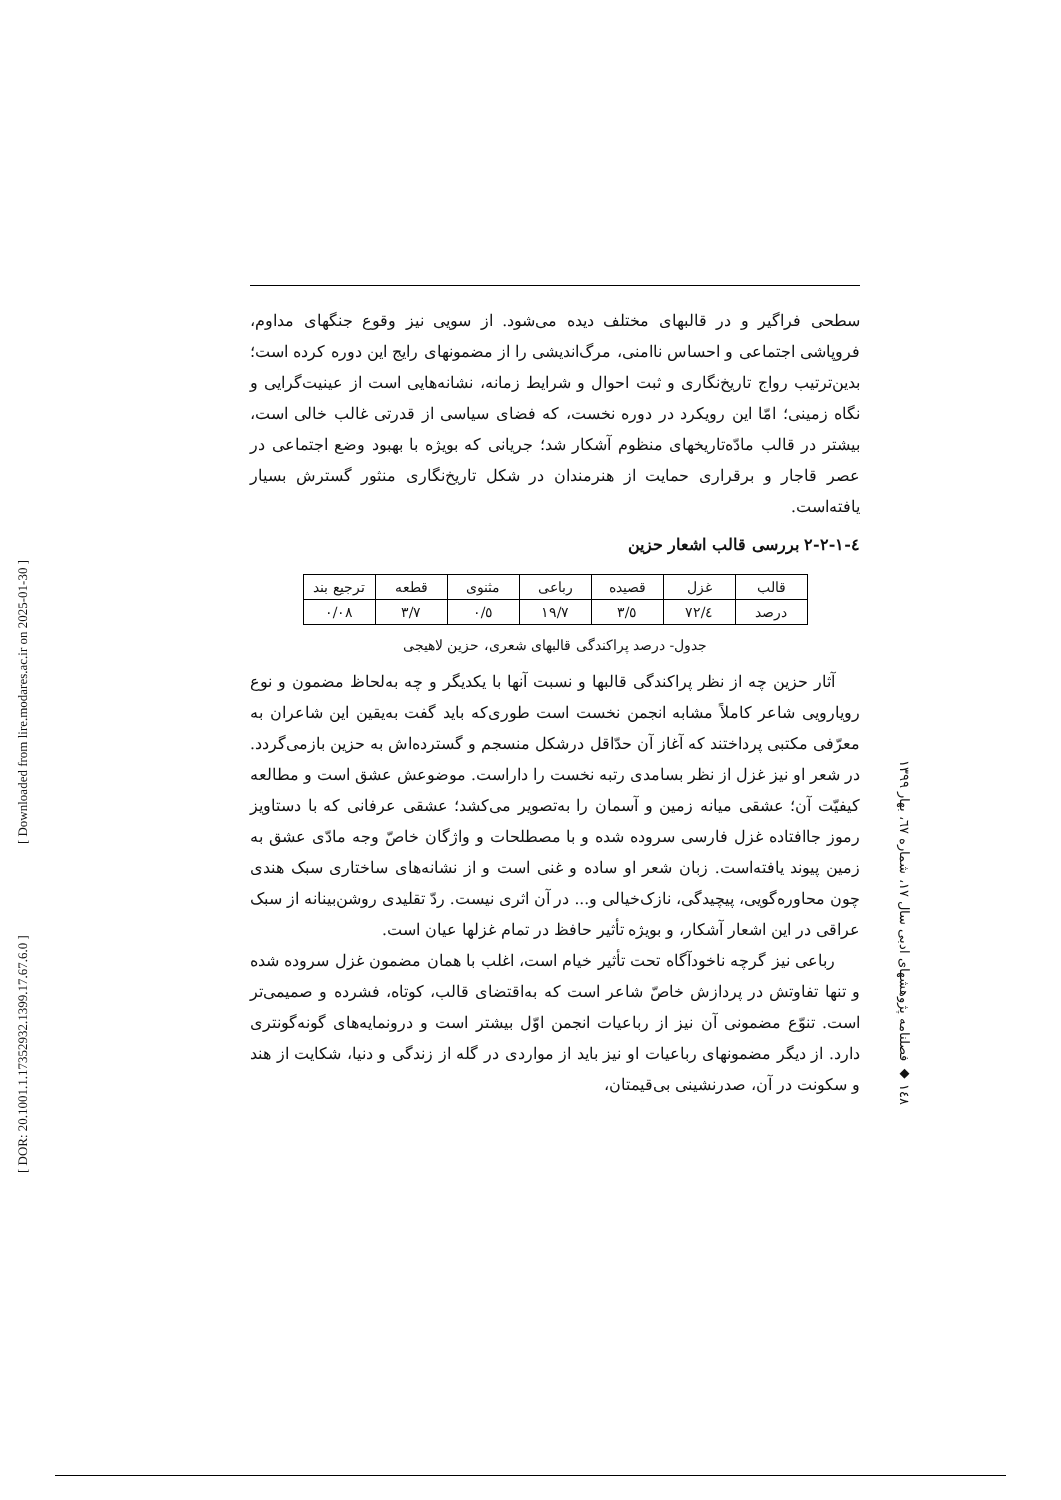[ DOR: 20.1001.1.17352932.1399.17.67.6.0 ] [ Downloaded from lire.modares.ac.ir on 2025-01-30 ]
سطحی فراگیر و در قالبهای مختلف دیده می‌شود. از سویی نیز وقوع جنگهای مداوم، فروپاشی اجتماعی و احساس ناامنی، مرگ‌اندیشی را از مضمونهای رایج این دوره کرده است؛ بدین‌ترتیب رواج تاریخ‌نگاری و ثبت احوال و شرایط زمانه، نشانه‌هایی است از عینیت‌گرایی و نگاه زمینی؛ امّا این رویکرد در دوره نخست، که فضای سیاسی از قدرتی غالب خالی است، بیشتر در قالب مادّه‌تاریخهای منظوم آشکار شد؛ جریانی که بویژه با بهبود وضع اجتماعی در عصر قاجار و برقراری حمایت از هنرمندان در شکل تاریخ‌نگاری منثور گسترش بسیار یافته‌است.
٤-١-٢-٢ بررسی قالب اشعار حزین
| قالب | غزل | قصیده | رباعی | مثنوی | قطعه | ترجیع بند |
| درصد | ٧٢/٤ | ٣/٥ | ١٩/٧ | ٠/٥ | ٣/٧ | ٠/٠٨ |
جدول- درصد پراکندگی قالبهای شعری، حزین لاهیجی
آثار حزین چه از نظر پراکندگی قالبها و نسبت آنها با یکدیگر و چه به‌لحاظ مضمون و نوع رویارویی شاعر کاملاً مشابه انجمن نخست است طوری‌که باید گفت به‌یقین این شاعران به معرّفی مکتبی پرداختند که آغاز آن حدّاقل درشکل منسجم و گسترده‌اش به حزین بازمی‌گردد. در شعر او نیز غزل از نظر بسامدی رتبه نخست را داراست. موضوعش عشق است و مطالعه کیفیّت آن؛ عشقی میانه زمین و آسمان را به‌تصویر می‌کشد؛ عشقی عرفانی که با دستاویز رموز جاافتاده غزل فارسی سروده شده و با مصطلحات و واژگان خاصّ وجه مادّی عشق به زمین پیوند یافته‌است. زبان شعر او ساده و غنی است و از نشانه‌های ساختاری سبک هندی چون محاوره‌گویی، پیچیدگی، نازک‌خیالی و... در آن اثری نیست. ردّ تقلیدی روشن‌بینانه از سبک عراقی در این اشعار آشکار، و بویژه تأثیر حافظ در تمام غزلها عیان است.
رباعی نیز گرچه ناخودآگاه تحت تأثیر خیام است، اغلب با همان مضمون غزل سروده شده و تنها تفاوتش در پردازش خاصّ شاعر است که به‌اقتضای قالب، کوتاه، فشرده و صمیمی‌تر است. تنوّع مضمونی آن نیز از رباعیات انجمن اوّل بیشتر است و درونمایه‌های گونه‌گونتری دارد. از دیگر مضمونهای رباعیات او نیز باید از مواردی در گله از زندگی و دنیا، شکایت از هند و سکونت در آن، صدرنشینی بی‌قیمتان،
١٤٨ ◆ فصلنامه پژوهشهای ادبی سال ١٧، شماره ٦٧، بهار ١٣٩٩